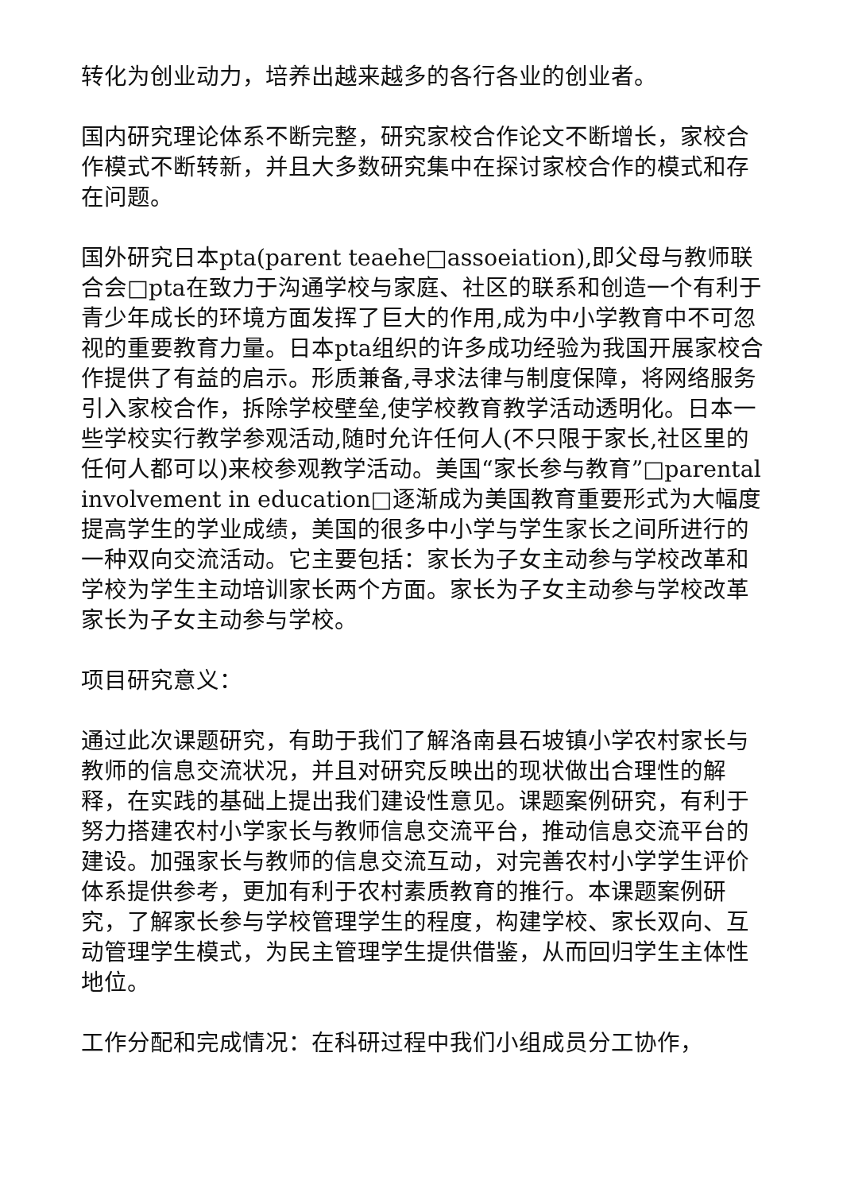转化为创业动力，培养出越来越多的各行各业的创业者。
国内研究理论体系不断完整，研究家校合作论文不断增长，家校合作模式不断转新，并且大多数研究集中在探讨家校合作的模式和存在问题。
国外研究日本pta(parent teaehe□assoeiation),即父母与教师联合会□pta在致力于沟通学校与家庭、社区的联系和创造一个有利于青少年成长的环境方面发挥了巨大的作用,成为中小学教育中不可忽视的重要教育力量。日本pta组织的许多成功经验为我国开展家校合作提供了有益的启示。形质兼备,寻求法律与制度保障，将网络服务引入家校合作，拆除学校壁垒,使学校教育教学活动透明化。日本一些学校实行教学参观活动,随时允许任何人(不只限于家长,社区里的任何人都可以)来校参观教学活动。美国“家长参与教育”□parental involvement in education□逐渐成为美国教育重要形式为大幅度提高学生的学业成绩，美国的很多中小学与学生家长之间所进行的一种双向交流活动。它主要包括：家长为子女主动参与学校改革和学校为学生主动培训家长两个方面。家长为子女主动参与学校改革家长为子女主动参与学校。
项目研究意义：
通过此次课题研究，有助于我们了解洛南县石坡镇小学农村家长与教师的信息交流状况，并且对研究反映出的现状做出合理性的解释，在实践的基础上提出我们建设性意见。课题案例研究，有利于努力搭建农村小学家长与教师信息交流平台，推动信息交流平台的建设。加强家长与教师的信息交流互动，对完善农村小学学生评价体系提供参考，更加有利于农村素质教育的推行。本课题案例研究，了解家长参与学校管理学生的程度，构建学校、家长双向、互动管理学生模式，为民主管理学生提供借鉴，从而回归学生主体性地位。
工作分配和完成情况：在科研过程中我们小组成员分工协作，